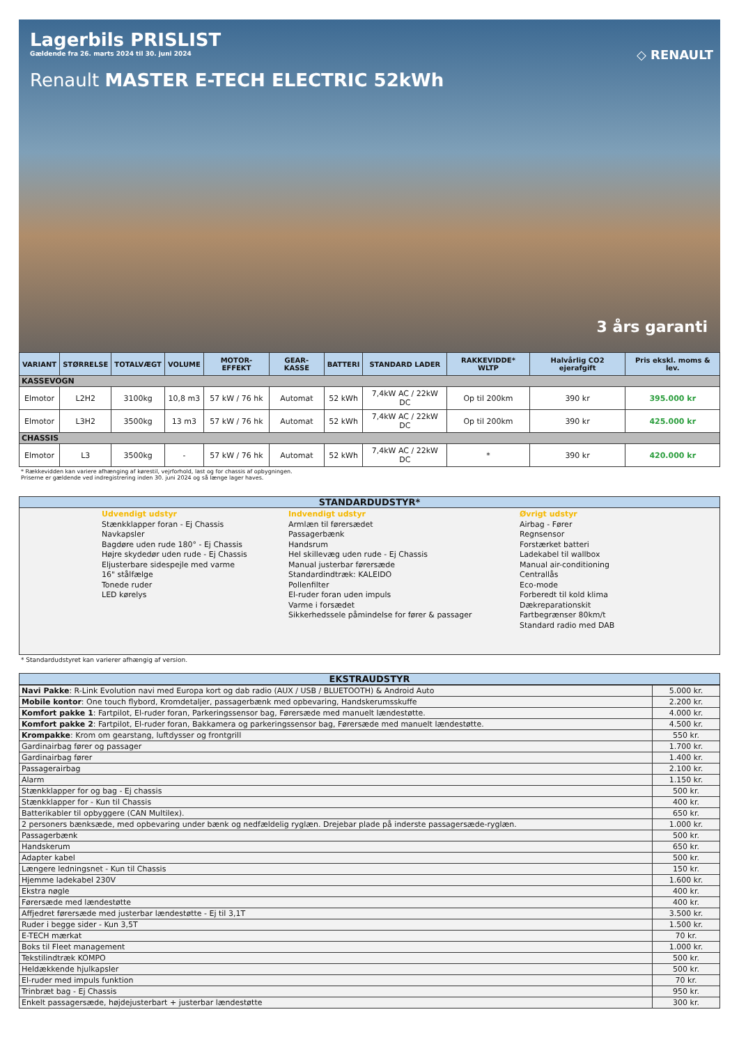Lagerbils PRISLIST
Gældende fra 26. marts 2024 til 30. juni 2024
Renault MASTER E-TECH ELECTRIC 52kWh
◇ RENAULT
3 års garanti
| VARIANT | STØRRELSE | TOTALVÆGT | VOLUME | MOTOR-EFFEKT | GEAR-KASSE | BATTERI | STANDARD LADER | RAKKEVIDDE* WLTP | Halvårlig CO2 ejerafgift | Pris ekskl. moms & lev. |
| --- | --- | --- | --- | --- | --- | --- | --- | --- | --- | --- |
| KASSEVOGN | | | | | | | | | | |
| Elmotor | L2H2 | 3100kg | 10,8 m3 | 57 kW / 76 hk | Automat | 52 kWh | 7,4kW AC / 22kW DC | Op til 200km | 390 kr | 395.000 kr |
| Elmotor | L3H2 | 3500kg | 13 m3 | 57 kW / 76 hk | Automat | 52 kWh | 7,4kW AC / 22kW DC | Op til 200km | 390 kr | 425.000 kr |
| CHASSIS | | | | | | | | | | |
| Elmotor | L3 | 3500kg | - | 57 kW / 76 hk | Automat | 52 kWh | 7,4kW AC / 22kW DC | * | 390 kr | 420.000 kr |
* Rækkevidden kan variere afhænging af kørestil, vejrforhold, last og for chassis af opbygningen.
Priserne er gældende ved indregistrering inden 30. juni 2024 og så længe lager haves.
STANDARDUDSTYR*
Udvendigt udstyr
Stænkklapper foran - Ej Chassis
Navkapsler
Bagdøre uden rude 180° - Ej Chassis
Højre skydedør uden rude - Ej Chassis
Eljusterbare sidespejle med varme
16" stålfælge
Tonede ruder
LED kørelys
Indvendigt udstyr
Armlæn til førersædet
Passagerbænk
Handsrum
Hel skillevæg uden rude - Ej Chassis
Manual justerbar førersæde
Standardindtræk: KALEIDO
Pollenfilter
El-ruder foran uden impuls
Varme i forsædet
Sikkerhedssele påmindelse for fører & passager
Øvrigt udstyr
Airbag - Fører
Regnsensor
Forstærket batteri
Ladekabel til wallbox
Manual air-conditioning
Centrallås
Eco-mode
Forberedt til kold klima
Dækreparationskit
Fartbegrænser 80km/t
Standard radio med DAB
* Standardudstyret kan varierer afhængig af version.
EKSTRAUDSTYR
| Navi Pakke : R-Link Evolution navi med Europa kort og dab radio (AUX / USB / BLUETOOTH) & Android Auto | 5.000 kr. |
| Mobile kontor : One touch flybord, Kromdetaljer, passagerbænk med opbevaring, Handskerumsskuffe | 2.200 kr. |
| Komfort pakke 1 : Fartpilot, El-ruder foran, Parkeringssensor bag, Førersæde med manuelt lændestøtte. | 4.000 kr. |
| Komfort pakke 2 : Fartpilot, El-ruder foran, Bakkamera og parkeringssensor bag, Førersæde med manuelt lændestøtte. | 4.500 kr. |
| Krompakke : Krom om gearstang, luftdysser og frontgrill | 550 kr. |
| Gardinairbag fører og passager | 1.700 kr. |
| Gardinairbag fører | 1.400 kr. |
| Passagerairbag | 2.100 kr. |
| Alarm | 1.150 kr. |
| Stænkklapper for og bag - Ej chassis | 500 kr. |
| Stænkklapper for - Kun til Chassis | 400 kr. |
| Batterikabler til opbyggere (CAN Multilex). | 650 kr. |
| 2 personers bænksæde, med opbevaring under bænk og nedfældelig ryglæn. Drejebar plade på inderste passagersæde-ryglæn. | 1.000 kr. |
| Passagerbænk | 500 kr. |
| Handskerum | 650 kr. |
| Adapter kabel | 500 kr. |
| Længere ledningsnet - Kun til Chassis | 150 kr. |
| Hjemme ladekabel 230V | 1.600 kr. |
| Ekstra nøgle | 400 kr. |
| Førersæde med lændestøtte | 400 kr. |
| Affjedret førersæde med justerbar lændestøtte - Ej til 3,1T | 3.500 kr. |
| Ruder i begge sider - Kun 3,5T | 1.500 kr. |
| E-TECH mærkat | 70 kr. |
| Boks til Fleet management | 1.000 kr. |
| Tekstilindtræk KOMPO | 500 kr. |
| Heldækkende hjulkapsler | 500 kr. |
| El-ruder med impuls funktion | 70 kr. |
| Trinbræt bag - Ej Chassis | 950 kr. |
| Enkelt passagersæde, højdejusterbart + justerbar lændestøtte | 300 kr. |